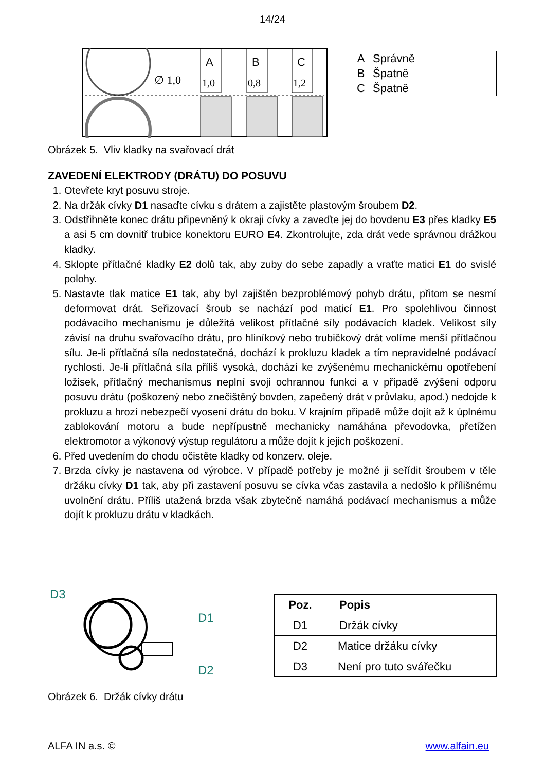14/24
∅ 1,0
A
1,0
B
0,8
C
1,2
| A | Správně |
| B | Špatně |
| C | Špatně |
Obrázek 5. Vliv kladky na svařovací drát
ZAVEDENÍ ELEKTRODY (DRÁTU) DO POSUVU
1. Otevřete kryt posuvu stroje.
2. Na držák cívky D1 nasaďte cívku s drátem a zajistěte plastovým šroubem D2.
3. Odstřihněte konec drátu připevněný k okraji cívky a zaveďte jej do bovdenu E3 přes kladky E5 a asi 5 cm dovnitř trubice konektoru EURO E4. Zkontrolujte, zda drát vede správnou drážkou kladky.
4. Sklopte přítlačné kladky E2 dolů tak, aby zuby do sebe zapadly a vraťte matici E1 do svislé polohy.
5. Nastavte tlak matice E1 tak, aby byl zajištěn bezproblémový pohyb drátu, přitom se nesmí deformovat drát. Seřizovací šroub se nachází pod maticí E1. Pro spolehlivou činnost podávacího mechanismu je důležitá velikost přítlačné síly podávacích kladek. Velikost síly závisí na druhu svařovacího drátu, pro hliníkový nebo trubičkový drát volíme menší přítlačnou sílu. Je-li přítlačná síla nedostatečná, dochází k prokluzu kladek a tím nepravidelné podávací rychlosti. Je-li přítlačná síla příliš vysoká, dochází ke zvýšenému mechanickému opotřebení ložisek, přítlačný mechanismus neplní svoji ochrannou funkci a v případě zvýšení odporu posuvu drátu (poškozený nebo znečištěný bovden, zapečený drát v průvlaku, apod.) nedojde k prokluzu a hrozí nebezpečí vyosení drátu do boku. V krajním případě může dojít až k úplnému zablokování motoru a bude nepřípustně mechanicky namáhána převodovka, přetížen elektromotor a výkonový výstup regulátoru a může dojít k jejich poškození.
6. Před uvedením do chodu očistěte kladky od konzerv. oleje.
7. Brzda cívky je nastavena od výrobce. V případě potřeby je možné ji seřídit šroubem v těle držáku cívky D1 tak, aby při zastavení posuvu se cívka včas zastavila a nedošlo k přílišnému uvolnění drátu. Příliš utažená brzda však zbytečně namáhá podávací mechanismus a může dojít k prokluzu drátu v kladkách.
D3
D1
D2
| Poz. | Popis |
| --- | --- |
| D1 | Držák cívky |
| D2 | Matice držáku cívky |
| D3 | Není pro tuto svářečku |
Obrázek 6. Držák cívky drátu
ALFA IN a.s. © www.alfain.eu